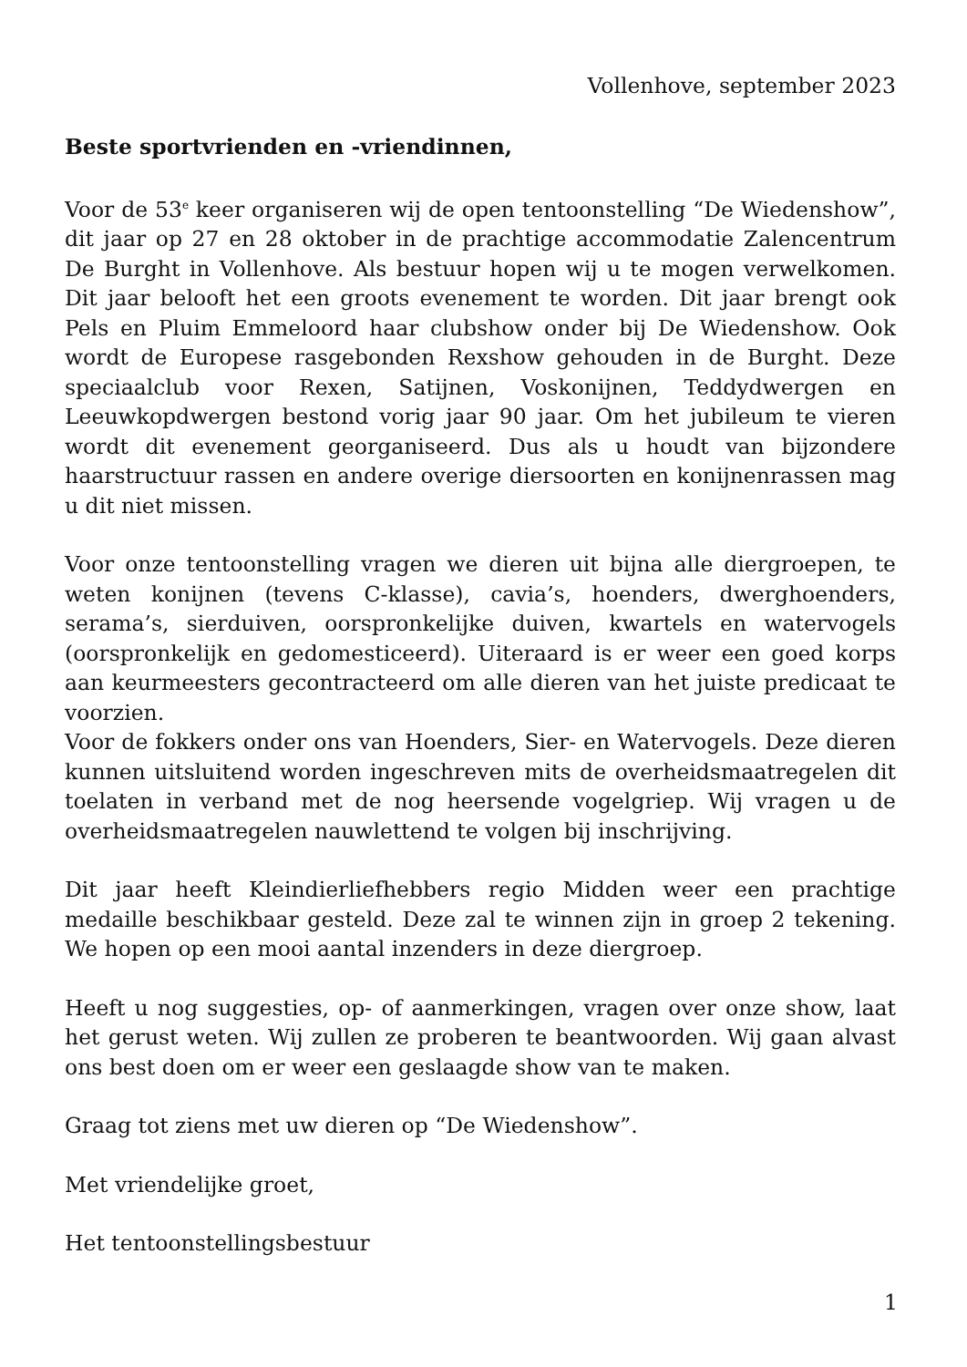Vollenhove, september 2023
Beste sportvrienden en -vriendinnen,
Voor de 53<sup>e</sup> keer organiseren wij de open tentoonstelling “De Wiedenshow”, dit jaar op 27 en 28 oktober in de prachtige accommodatie Zalencentrum De Burght in Vollenhove. Als bestuur hopen wij u te mogen verwelkomen. Dit jaar belooft het een groots evenement te worden. Dit jaar brengt ook Pels en Pluim Emmeloord haar clubshow onder bij De Wiedenshow. Ook wordt de Europese rasgebonden Rexshow gehouden in de Burght. Deze speciaalclub voor Rexen, Satijnen, Voskonijnen, Teddydwergen en Leeuwkopdwergen bestond vorig jaar 90 jaar. Om het jubileum te vieren wordt dit evenement georganiseerd. Dus als u houdt van bijzondere haarstructuur rassen en andere overige diersoorten en konijnenrassen mag u dit niet missen.
Voor onze tentoonstelling vragen we dieren uit bijna alle diergroepen, te weten konijnen (tevens C-klasse), cavia’s, hoenders, dwerghoenders, serama’s, sierduiven, oorspronkelijke duiven, kwartels en watervogels (oorspronkelijk en gedomesticeerd). Uiteraard is er weer een goed korps aan keurmeesters gecontracteerd om alle dieren van het juiste predicaat te voorzien.
Voor de fokkers onder ons van Hoenders, Sier- en Watervogels. Deze dieren kunnen uitsluitend worden ingeschreven mits de overheidsmaatregelen dit toelaten in verband met de nog heersende vogelgriep. Wij vragen u de overheidsmaatregelen nauwlettend te volgen bij inschrijving.
Dit jaar heeft Kleindierliefhebbers regio Midden weer een prachtige medaille beschikbaar gesteld. Deze zal te winnen zijn in groep 2 tekening. We hopen op een mooi aantal inzenders in deze diergroep.
Heeft u nog suggesties, op- of aanmerkingen, vragen over onze show, laat het gerust weten. Wij zullen ze proberen te beantwoorden. Wij gaan alvast ons best doen om er weer een geslaagde show van te maken.
Graag tot ziens met uw dieren op “De Wiedenshow”.
Met vriendelijke groet,
Het tentoonstellingsbestuur
1